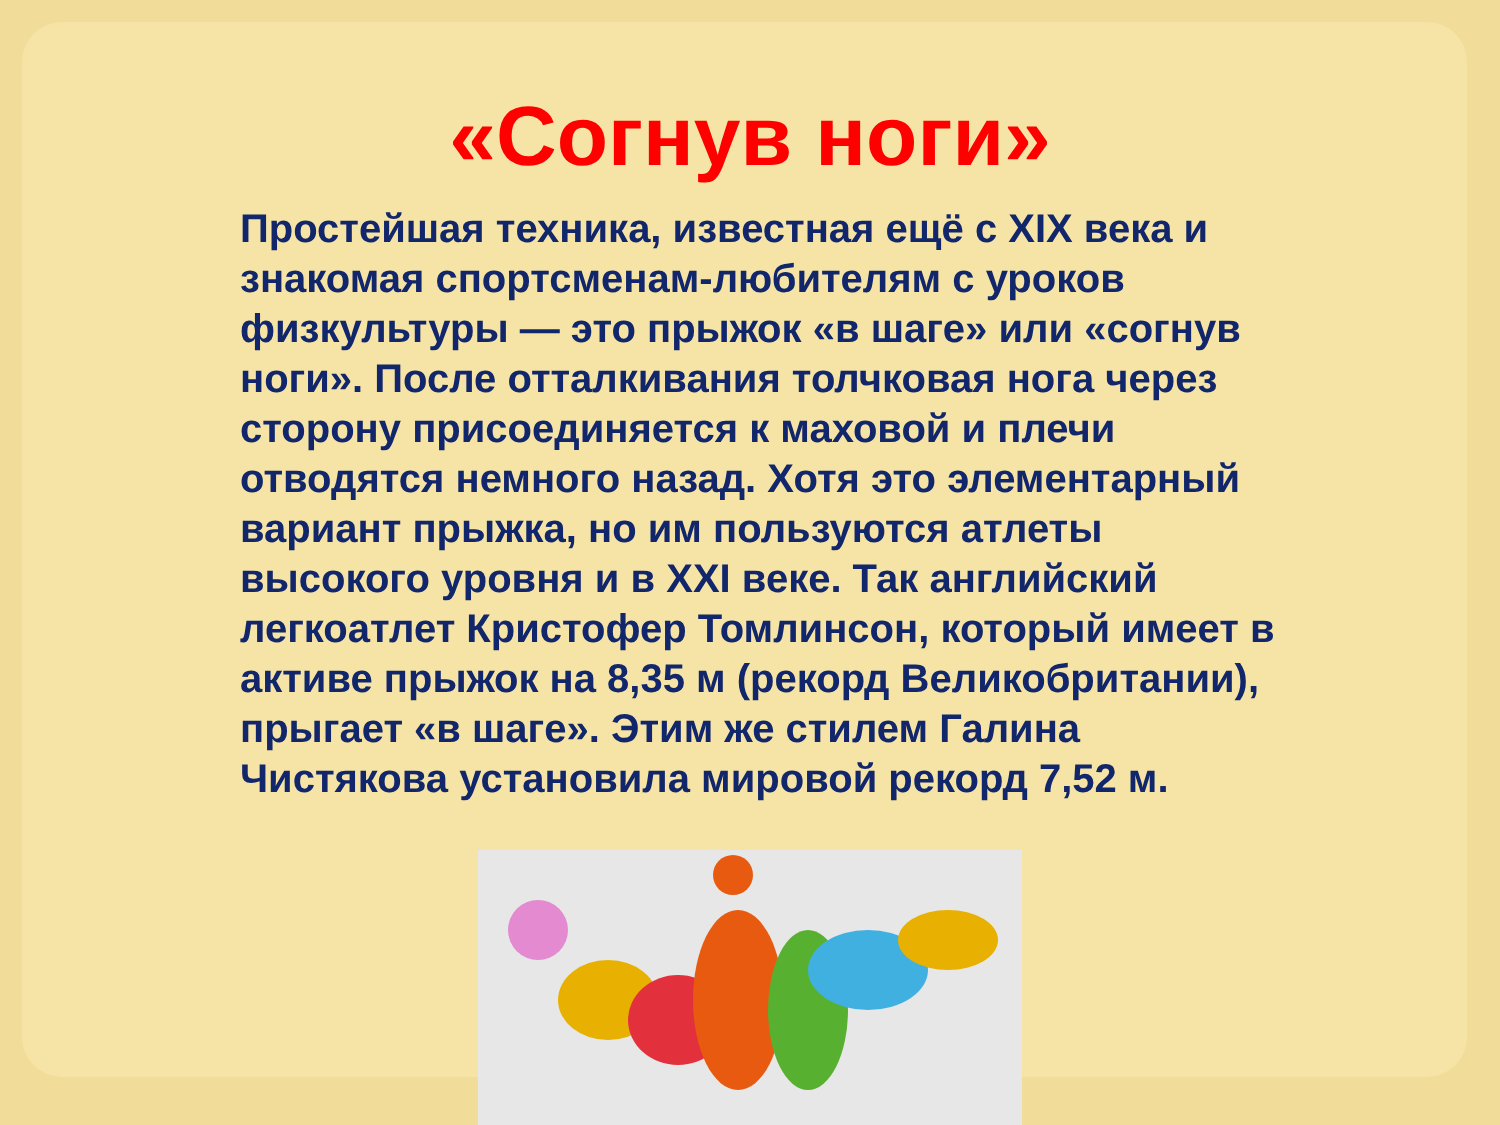«Согнув ноги»
Простейшая техника, известная ещё с XIX века и знакомая спортсменам-любителям с уроков физкультуры — это прыжок «в шаге» или «согнув ноги». После отталкивания толчковая нога через сторону присоединяется к маховой и плечи отводятся немного назад. Хотя это элементарный вариант прыжка, но им пользуются атлеты высокого уровня и в XXI веке. Так английский легкоатлет Кристофер Томлинсон, который имеет в активе прыжок на 8,35 м (рекорд Великобритании), прыгает «в шаге». Этим же стилем Галина Чистякова установила мировой рекорд 7,52 м.